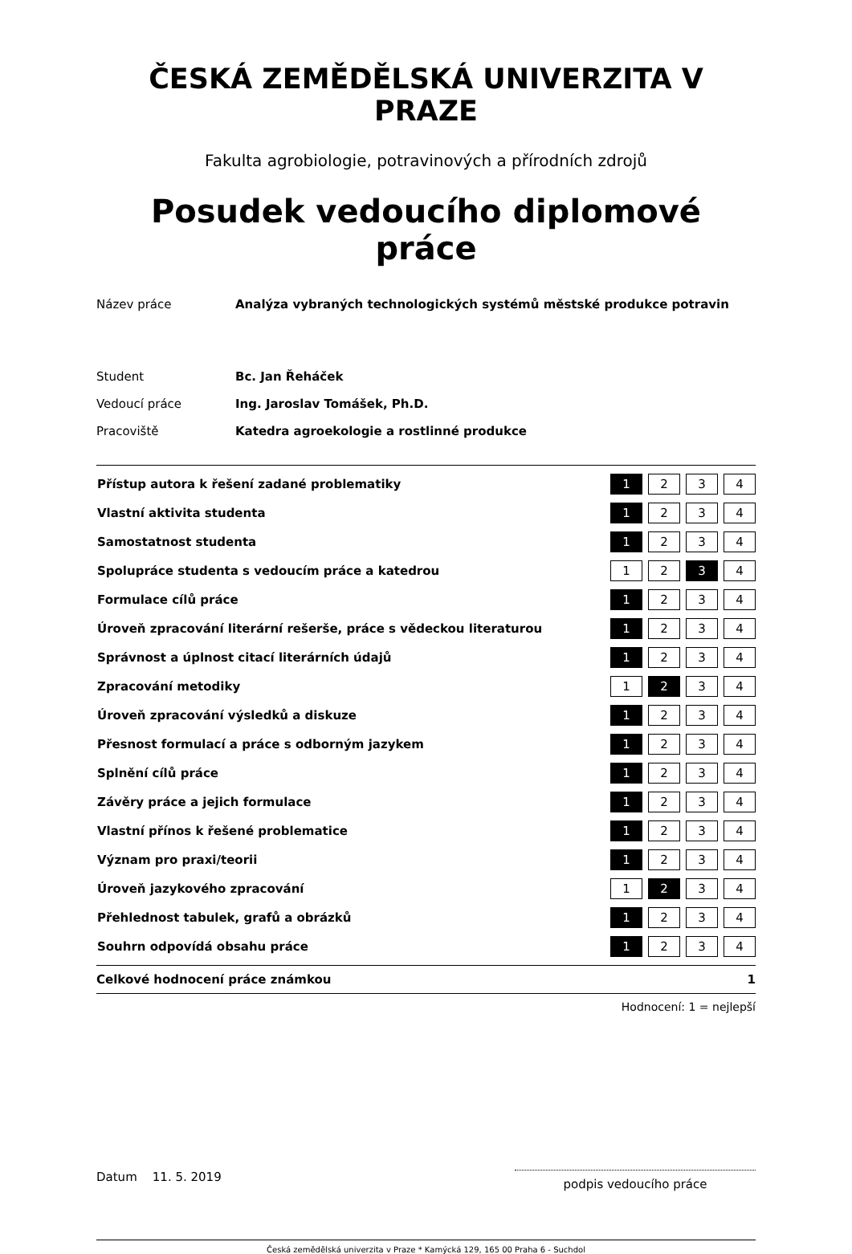ČESKÁ ZEMĚDĚLSKÁ UNIVERZITA V PRAZE
Fakulta agrobiologie, potravinových a přírodních zdrojů
Posudek vedoucího diplomové práce
| Název práce | Analýza vybraných technologických systémů městské produkce potravin |
| Student | Bc. Jan Řeháček |
| Vedoucí práce | Ing. Jaroslav Tomášek, Ph.D. |
| Pracoviště | Katedra agroekologie a rostlinné produkce |
| Přístup autora k řešení zadané problematiky | 1 | | 2 | | 3 | | 4 |
| Vlastní aktivita studenta | 1 | | 2 | | 3 | | 4 |
| Samostatnost studenta | 1 | | 2 | | 3 | | 4 |
| Spolupráce studenta s vedoucím práce a katedrou | 1 | | 2 | | 3 | | 4 |
| Formulace cílů práce | 1 | | 2 | | 3 | | 4 |
| Úroveň zpracování literární rešerše, práce s vědeckou literaturou | 1 | | 2 | | 3 | | 4 |
| Správnost a úplnost citací literárních údajů | 1 | | 2 | | 3 | | 4 |
| Zpracování metodiky | 1 | | 2 | | 3 | | 4 |
| Úroveň zpracování výsledků a diskuze | 1 | | 2 | | 3 | | 4 |
| Přesnost formulací a práce s odborným jazykem | 1 | | 2 | | 3 | | 4 |
| Splnění cílů práce | 1 | | 2 | | 3 | | 4 |
| Závěry práce a jejich formulace | 1 | | 2 | | 3 | | 4 |
| Vlastní přínos k řešené problematice | 1 | | 2 | | 3 | | 4 |
| Význam pro praxi/teorii | 1 | | 2 | | 3 | | 4 |
| Úroveň jazykového zpracování | 1 | | 2 | | 3 | | 4 |
| Přehlednost tabulek, grafů a obrázků | 1 | | 2 | | 3 | | 4 |
| Souhrn odpovídá obsahu práce | 1 | | 2 | | 3 | | 4 |
Celkové hodnocení práce známkou 1
Hodnocení: 1 = nejlepší
Datum 11. 5. 2019
podpis vedoucího práce
Česká zemědělská univerzita v Praze * Kamýcká 129, 165 00 Praha 6 - Suchdol